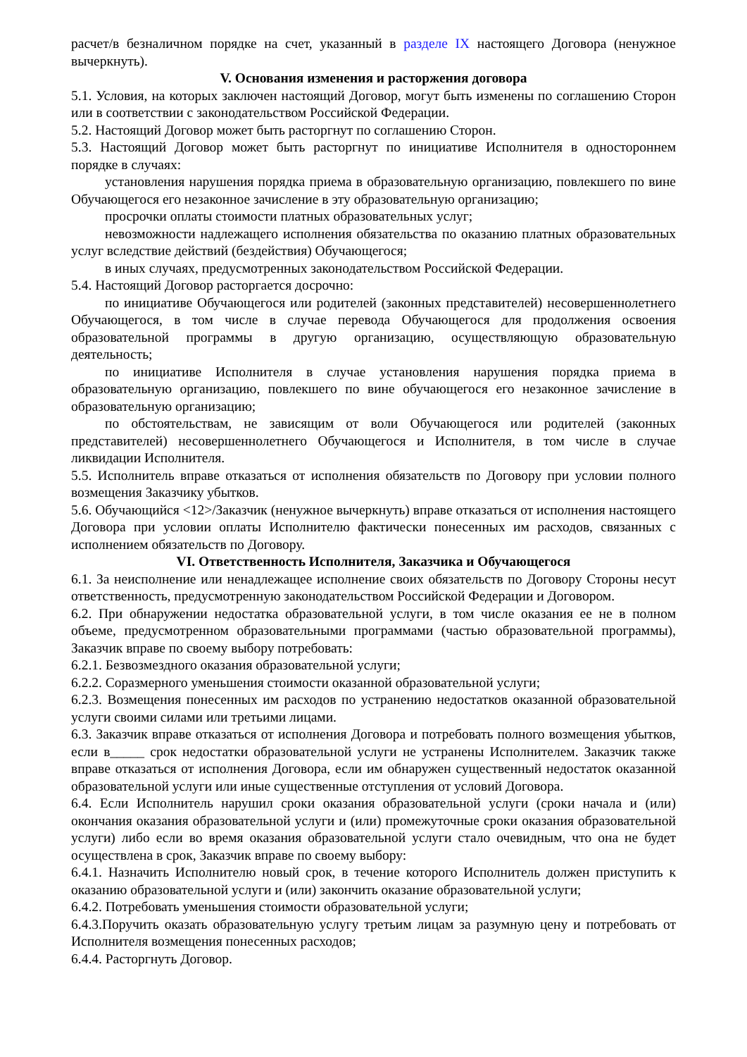расчет/в безналичном порядке на счет, указанный в разделе IX настоящего Договора (ненужное вычеркнуть).
V. Основания изменения и расторжения договора
5.1. Условия, на которых заключен настоящий Договор, могут быть изменены по соглашению Сторон или в соответствии с законодательством Российской Федерации.
5.2. Настоящий Договор может быть расторгнут по соглашению Сторон.
5.3. Настоящий Договор может быть расторгнут по инициативе Исполнителя в одностороннем порядке в случаях:
установления нарушения порядка приема в образовательную организацию, повлекшего по вине Обучающегося его незаконное зачисление в эту образовательную организацию;
просрочки оплаты стоимости платных образовательных услуг;
невозможности надлежащего исполнения обязательства по оказанию платных образовательных услуг вследствие действий (бездействия) Обучающегося;
в иных случаях, предусмотренных законодательством Российской Федерации.
5.4. Настоящий Договор расторгается досрочно:
по инициативе Обучающегося или родителей (законных представителей) несовершеннолетнего Обучающегося, в том числе в случае перевода Обучающегося для продолжения освоения образовательной программы в другую организацию, осуществляющую образовательную деятельность;
по инициативе Исполнителя в случае установления нарушения порядка приема в образовательную организацию, повлекшего по вине обучающегося его незаконное зачисление в образовательную организацию;
по обстоятельствам, не зависящим от воли Обучающегося или родителей (законных представителей) несовершеннолетнего Обучающегося и Исполнителя, в том числе в случае ликвидации Исполнителя.
5.5. Исполнитель вправе отказаться от исполнения обязательств по Договору при условии полного возмещения Заказчику убытков.
5.6. Обучающийся <12>/Заказчик (ненужное вычеркнуть) вправе отказаться от исполнения настоящего Договора при условии оплаты Исполнителю фактически понесенных им расходов, связанных с исполнением обязательств по Договору.
VI. Ответственность Исполнителя, Заказчика и Обучающегося
6.1. За неисполнение или ненадлежащее исполнение своих обязательств по Договору Стороны несут ответственность, предусмотренную законодательством Российской Федерации и Договором.
6.2. При обнаружении недостатка образовательной услуги, в том числе оказания ее не в полном объеме, предусмотренном образовательными программами (частью образовательной программы), Заказчик вправе по своему выбору потребовать:
6.2.1. Безвозмездного оказания образовательной услуги;
6.2.2. Соразмерного уменьшения стоимости оказанной образовательной услуги;
6.2.3. Возмещения понесенных им расходов по устранению недостатков оказанной образовательной услуги своими силами или третьими лицами.
6.3. Заказчик вправе отказаться от исполнения Договора и потребовать полного возмещения убытков, если в_____ срок недостатки образовательной услуги не устранены Исполнителем. Заказчик также вправе отказаться от исполнения Договора, если им обнаружен существенный недостаток оказанной образовательной услуги или иные существенные отступления от условий Договора.
6.4. Если Исполнитель нарушил сроки оказания образовательной услуги (сроки начала и (или) окончания оказания образовательной услуги и (или) промежуточные сроки оказания образовательной услуги) либо если во время оказания образовательной услуги стало очевидным, что она не будет осуществлена в срок, Заказчик вправе по своему выбору:
6.4.1. Назначить Исполнителю новый срок, в течение которого Исполнитель должен приступить к оказанию образовательной услуги и (или) закончить оказание образовательной услуги;
6.4.2. Потребовать уменьшения стоимости образовательной услуги;
6.4.3.Поручить оказать образовательную услугу третьим лицам за разумную цену и потребовать от Исполнителя возмещения понесенных расходов;
6.4.4. Расторгнуть Договор.